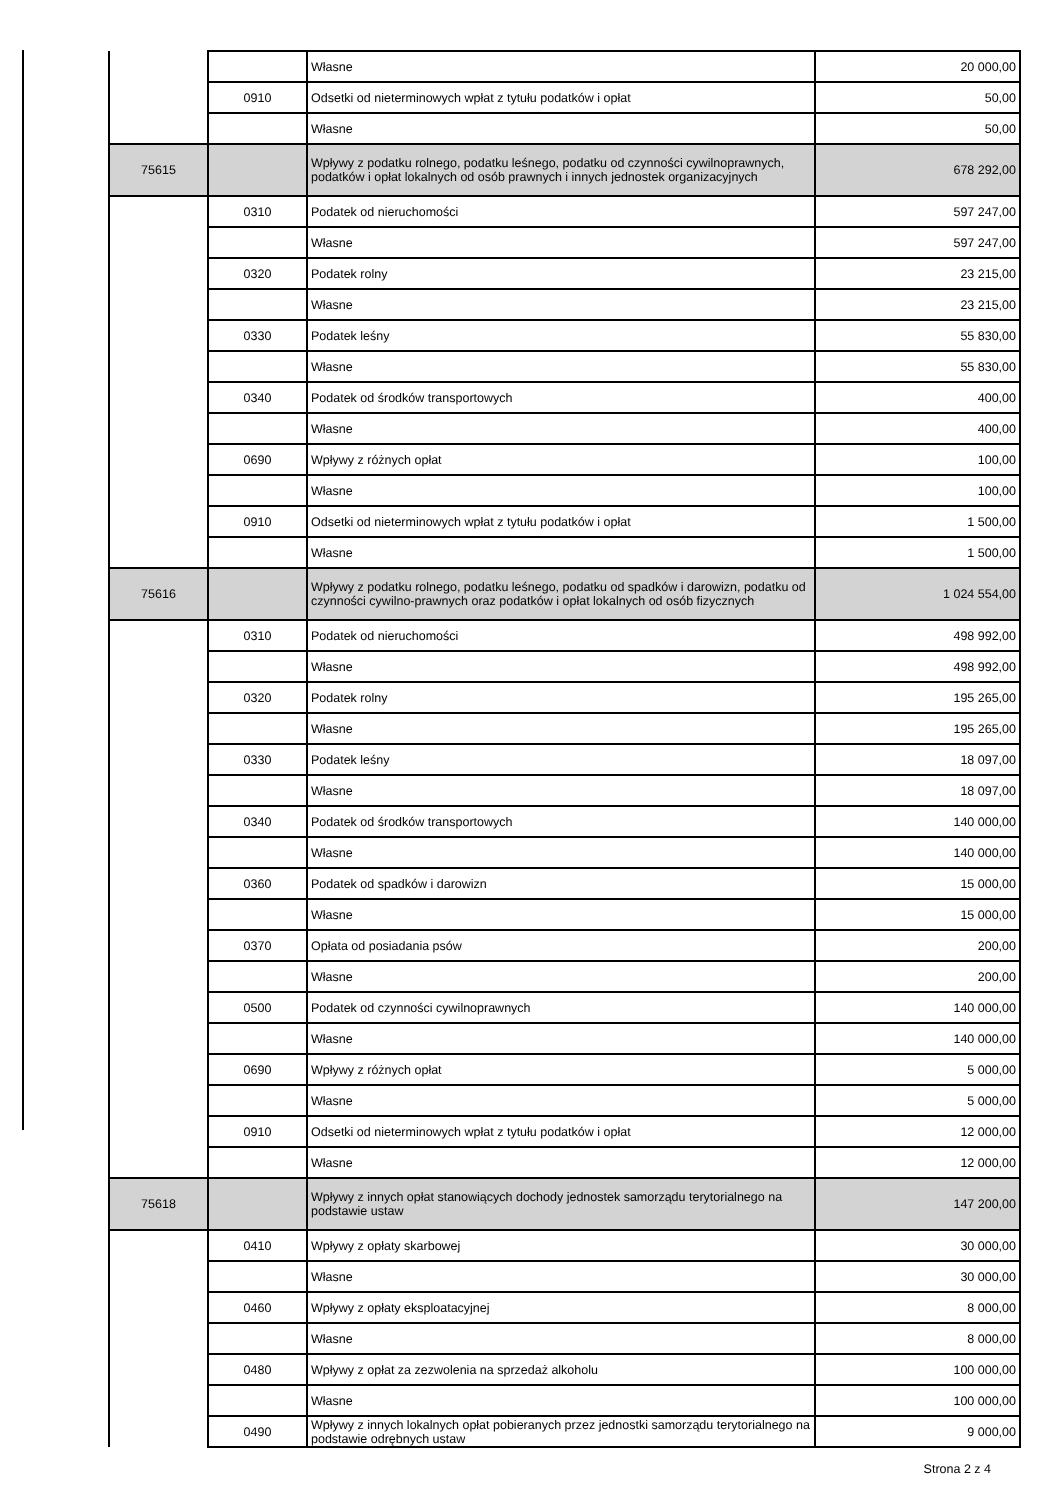| | | | Własne | 20 000,00 |
| | | 0910 | Odsetki od nieterminowych wpłat z tytułu podatków i opłat | 50,00 |
| | | | Własne | 50,00 |
| | 75615 | | Wpływy z podatku rolnego, podatku leśnego, podatku od czynności cywilnoprawnych, podatków i opłat lokalnych od osób prawnych i innych jednostek organizacyjnych | 678 292,00 |
| | | 0310 | Podatek od nieruchomości | 597 247,00 |
| | | | Własne | 597 247,00 |
| | | 0320 | Podatek rolny | 23 215,00 |
| | | | Własne | 23 215,00 |
| | | 0330 | Podatek leśny | 55 830,00 |
| | | | Własne | 55 830,00 |
| | | 0340 | Podatek od środków transportowych | 400,00 |
| | | | Własne | 400,00 |
| | | 0690 | Wpływy z różnych opłat | 100,00 |
| | | | Własne | 100,00 |
| | | 0910 | Odsetki od nieterminowych wpłat z tytułu podatków i opłat | 1 500,00 |
| | | | Własne | 1 500,00 |
| | 75616 | | Wpływy z podatku rolnego, podatku leśnego, podatku od spadków i darowizn, podatku od czynności cywilno-prawnych oraz podatków i opłat lokalnych od osób fizycznych | 1 024 554,00 |
| | | 0310 | Podatek od nieruchomości | 498 992,00 |
| | | | Własne | 498 992,00 |
| | | 0320 | Podatek rolny | 195 265,00 |
| | | | Własne | 195 265,00 |
| | | 0330 | Podatek leśny | 18 097,00 |
| | | | Własne | 18 097,00 |
| | | 0340 | Podatek od środków transportowych | 140 000,00 |
| | | | Własne | 140 000,00 |
| | | 0360 | Podatek od spadków i darowizn | 15 000,00 |
| | | | Własne | 15 000,00 |
| | | 0370 | Opłata od posiadania psów | 200,00 |
| | | | Własne | 200,00 |
| | | 0500 | Podatek od czynności cywilnoprawnych | 140 000,00 |
| | | | Własne | 140 000,00 |
| | | 0690 | Wpływy z różnych opłat | 5 000,00 |
| | | | Własne | 5 000,00 |
| | | 0910 | Odsetki od nieterminowych wpłat z tytułu podatków i opłat | 12 000,00 |
| | | | Własne | 12 000,00 |
| | 75618 | | Wpływy z innych opłat stanowiących dochody jednostek samorządu terytorialnego na podstawie ustaw | 147 200,00 |
| | | 0410 | Wpływy z opłaty skarbowej | 30 000,00 |
| | | | Własne | 30 000,00 |
| | | 0460 | Wpływy z opłaty eksploatacyjnej | 8 000,00 |
| | | | Własne | 8 000,00 |
| | | 0480 | Wpływy z opłat za zezwolenia na sprzedaż alkoholu | 100 000,00 |
| | | | Własne | 100 000,00 |
| | | 0490 | Wpływy z innych lokalnych opłat pobieranych przez jednostki samorządu terytorialnego na podstawie odrębnych ustaw | 9 000,00 |
Strona 2 z 4